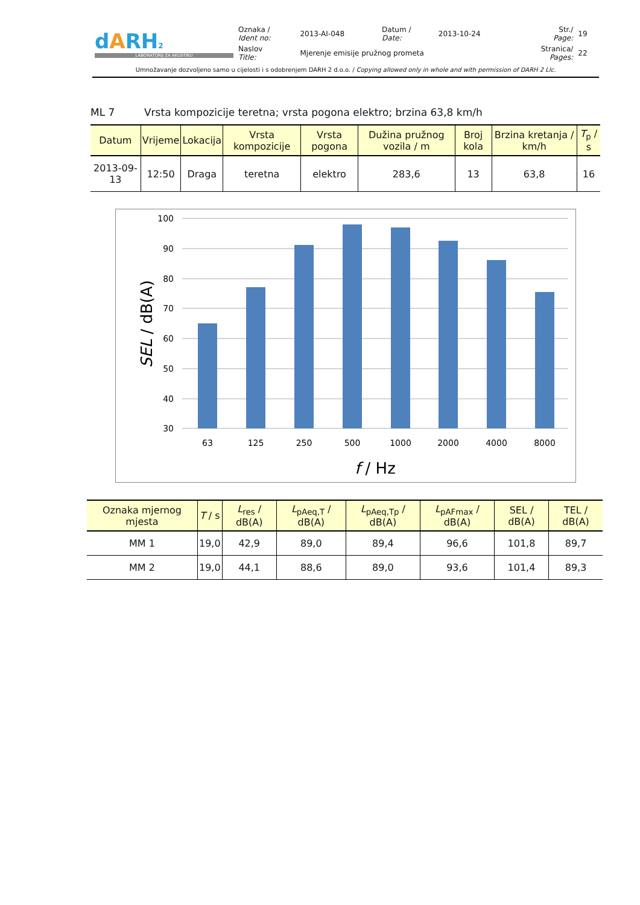| d A RH 2 LABORATORIJ ZA AKUSTIKU | Oznaka / Ident no: | 2013-AI-048 | Datum / Date: | 2013-10-24 | Str./ Page: | 19 |
| | Naslov Title: | Mjerenje emisije pružnog prometa | | | Stranica/ Pages: | 22 |
Umnožavanje dozvoljeno samo u cijelosti i s odobrenjem DARH 2 d.o.o. / Copying allowed only in whole and with permission of DARH 2 Llc.
ML 7 Vrsta kompozicije teretna; vrsta pogona elektro; brzina 63,8 km/h
| Datum | Vrijeme | Lokacija | Vrsta kompozicije | Vrsta pogona | Dužina pružnog vozila / m | Broj kola | Brzina kretanja / km/h | T<sub>p</sub> / s |
| --- | --- | --- | --- | --- | --- | --- | --- | --- |
| 2013-09-13 | 12:50 | Draga | teretna | elektro | 283,6 | 13 | 63,8 | 16 |
100
90
80
70
60
50
40
30
63
125
250
500
1000
2000
4000
8000
f / Hz
SEL / dB(A)
| Oznaka mjernog mjesta | T / s | L<sub>res</sub> / dB(A) | L<sub>pAeq,T</sub> / dB(A) | L<sub>pAeq,Tp</sub> / dB(A) | L<sub>pAFmax</sub> / dB(A) | SEL / dB(A) | TEL / dB(A) |
| --- | --- | --- | --- | --- | --- | --- | --- |
| MM 1 | 19,0 | 42,9 | 89,0 | 89,4 | 96,6 | 101,8 | 89,7 |
| MM 2 | 19,0 | 44,1 | 88,6 | 89,0 | 93,6 | 101,4 | 89,3 |